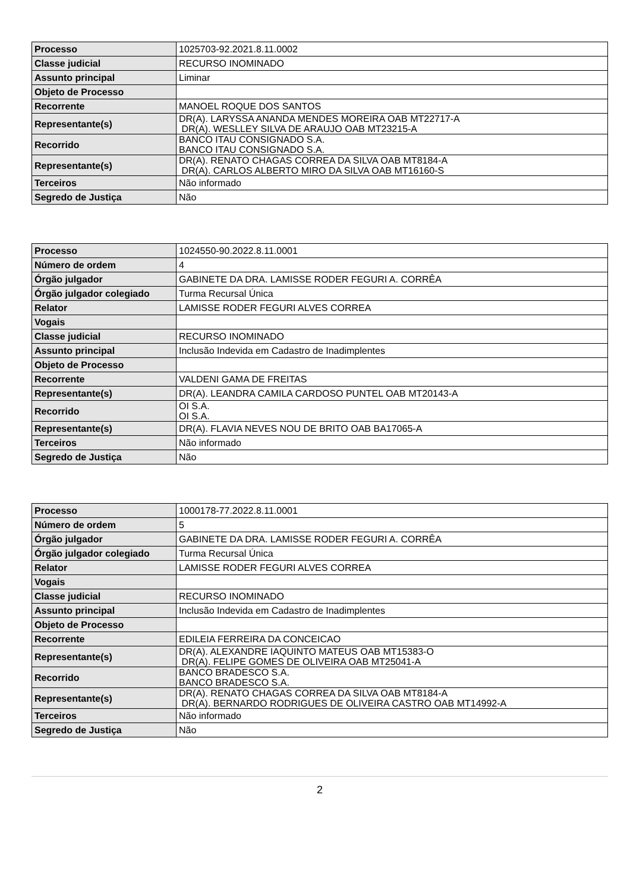| Processo | 1025703-92.2021.8.11.0002 |
| Classe judicial | RECURSO INOMINADO |
| Assunto principal | Liminar |
| Objeto de Processo | |
| Recorrente | MANOEL ROQUE DOS SANTOS |
| Representante(s) | DR(A). LARYSSA ANANDA MENDES MOREIRA OAB MT22717-A DR(A). WESLLEY SILVA DE ARAUJO OAB MT23215-A |
| Recorrido | BANCO ITAU CONSIGNADO S.A. BANCO ITAU CONSIGNADO S.A. |
| Representante(s) | DR(A). RENATO CHAGAS CORREA DA SILVA OAB MT8184-A DR(A). CARLOS ALBERTO MIRO DA SILVA OAB MT16160-S |
| Terceiros | Não informado |
| Segredo de Justiça | Não |
| Processo | 1024550-90.2022.8.11.0001 |
| Número de ordem | 4 |
| Órgão julgador | GABINETE DA DRA. LAMISSE RODER FEGURI A. CORRÊA |
| Órgão julgador colegiado | Turma Recursal Única |
| Relator | LAMISSE RODER FEGURI ALVES CORREA |
| Vogais | |
| Classe judicial | RECURSO INOMINADO |
| Assunto principal | Inclusão Indevida em Cadastro de Inadimplentes |
| Objeto de Processo | |
| Recorrente | VALDENI GAMA DE FREITAS |
| Representante(s) | DR(A). LEANDRA CAMILA CARDOSO PUNTEL OAB MT20143-A |
| Recorrido | OI S.A. OI S.A. |
| Representante(s) | DR(A). FLAVIA NEVES NOU DE BRITO OAB BA17065-A |
| Terceiros | Não informado |
| Segredo de Justiça | Não |
| Processo | 1000178-77.2022.8.11.0001 |
| Número de ordem | 5 |
| Órgão julgador | GABINETE DA DRA. LAMISSE RODER FEGURI A. CORRÊA |
| Órgão julgador colegiado | Turma Recursal Única |
| Relator | LAMISSE RODER FEGURI ALVES CORREA |
| Vogais | |
| Classe judicial | RECURSO INOMINADO |
| Assunto principal | Inclusão Indevida em Cadastro de Inadimplentes |
| Objeto de Processo | |
| Recorrente | EDILEIA FERREIRA DA CONCEICAO |
| Representante(s) | DR(A). ALEXANDRE IAQUINTO MATEUS OAB MT15383-O DR(A). FELIPE GOMES DE OLIVEIRA OAB MT25041-A |
| Recorrido | BANCO BRADESCO S.A. BANCO BRADESCO S.A. |
| Representante(s) | DR(A). RENATO CHAGAS CORREA DA SILVA OAB MT8184-A DR(A). BERNARDO RODRIGUES DE OLIVEIRA CASTRO OAB MT14992-A |
| Terceiros | Não informado |
| Segredo de Justiça | Não |
2